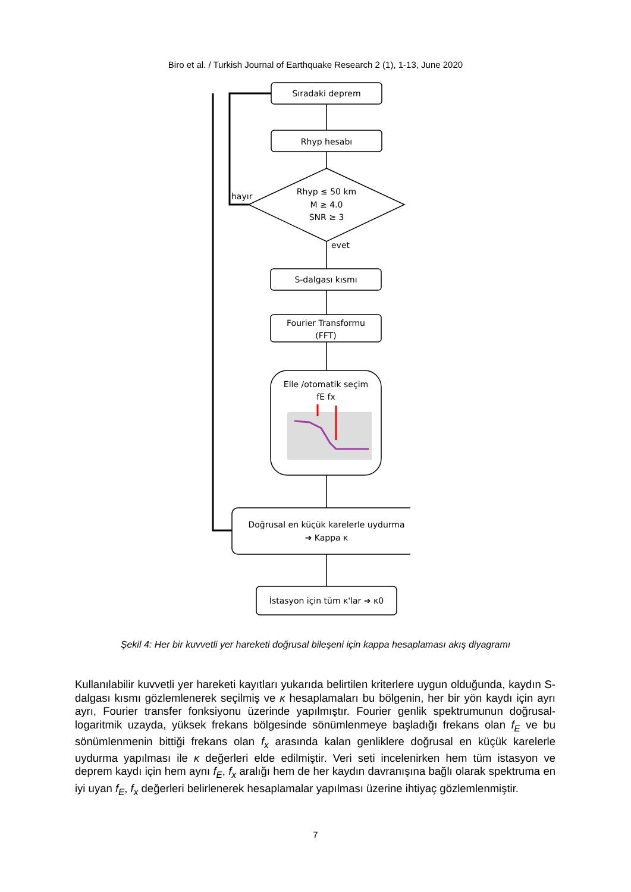Biro et al. / Turkish Journal of Earthquake Research 2 (1), 1-13, June 2020
Sıradaki deprem
Rhyp hesabı
Rhyp ≤ 50 km
M ≥ 4.0
SNR ≥ 3
hayır
evet
S-dalgası kısmı
Fourier Transformu
(FFT)
Elle /otomatik seçim
fE fx
Doğrusal en küçük karelerle uydurma
➔ Kappa κ
İstasyon için tüm κ'lar ➔ κ0
Şekil 4: Her bir kuvvetli yer hareketi doğrusal bileşeni için kappa hesaplaması akış diyagramı
Kullanılabilir kuvvetli yer hareketi kayıtları yukarıda belirtilen kriterlere uygun olduğunda, kaydın S-dalgası kısmı gözlemlenerek seçilmiş ve κ hesaplamaları bu bölgenin, her bir yön kaydı için ayrı ayrı, Fourier transfer fonksiyonu üzerinde yapılmıştır. Fourier genlik spektrumunun doğrusal-logaritmik uzayda, yüksek frekans bölgesinde sönümlenmeye başladığı frekans olan f<sub>E</sub> ve bu sönümlenmenin bittiği frekans olan f<sub>x</sub> arasında kalan genliklere doğrusal en küçük karelerle uydurma yapılması ile κ değerleri elde edilmiştir. Veri seti incelenirken hem tüm istasyon ve deprem kaydı için hem aynı f<sub>E</sub>, f<sub>x</sub> aralığı hem de her kaydın davranışına bağlı olarak spektruma en iyi uyan f<sub>E</sub>, f<sub>x</sub> değerleri belirlenerek hesaplamalar yapılması üzerine ihtiyaç gözlemlenmiştir.
7